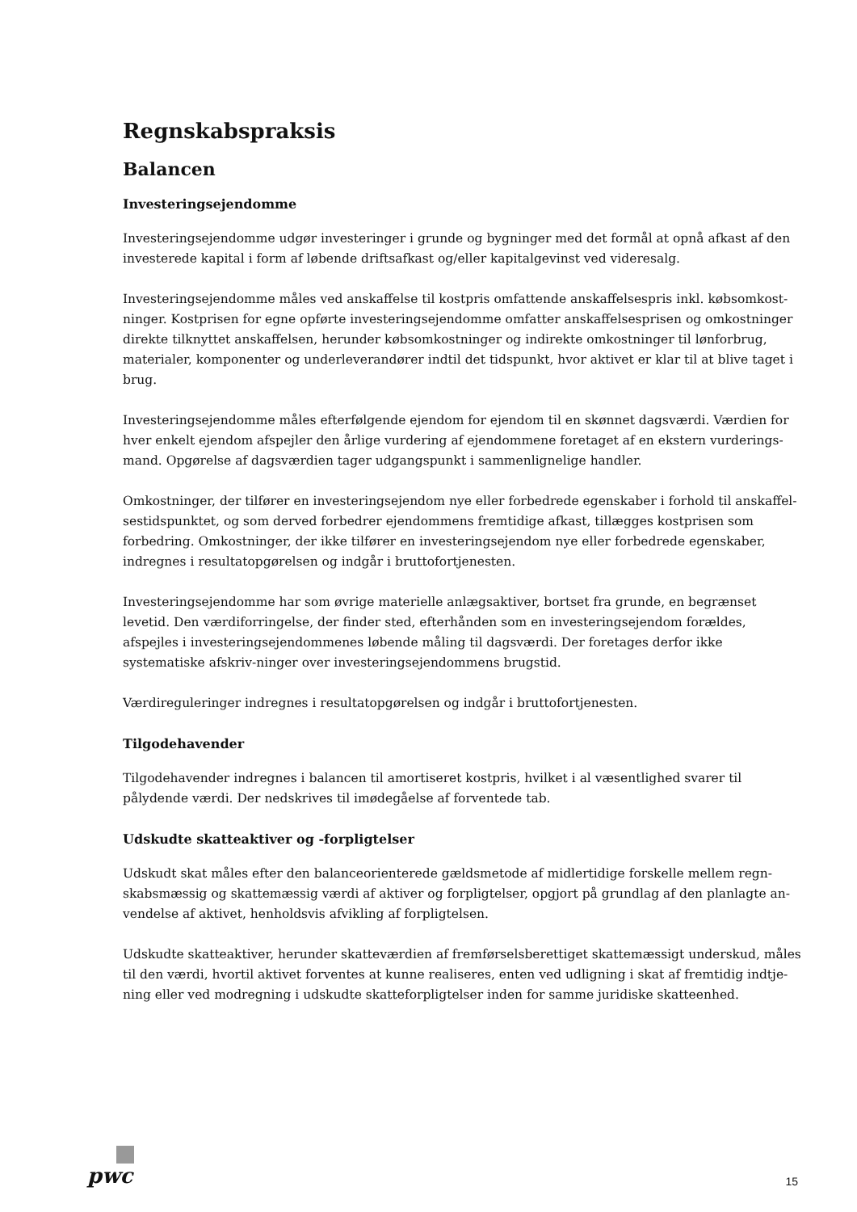Regnskabspraksis
Balancen
Investeringsejendomme
Investeringsejendomme udgør investeringer i grunde og bygninger med det formål at opnå afkast af den investerede kapital i form af løbende driftsafkast og/eller kapitalgevinst ved videresalg.
Investeringsejendomme måles ved anskaffelse til kostpris omfattende anskaffelsespris inkl. købsomkost-ninger. Kostprisen for egne opførte investeringsejendomme omfatter anskaffelsesprisen og omkostninger direkte tilknyttet anskaffelsen, herunder købsomkostninger og indirekte omkostninger til lønforbrug, materialer, komponenter og underleverandører indtil det tidspunkt, hvor aktivet er klar til at blive taget i brug.
Investeringsejendomme måles efterfølgende ejendom for ejendom til en skønnet dagsværdi. Værdien for hver enkelt ejendom afspejler den årlige vurdering af ejendommene foretaget af en ekstern vurderings-mand. Opgørelse af dagsværdien tager udgangspunkt i sammenlignelige handler.
Omkostninger, der tilfører en investeringsejendom nye eller forbedrede egenskaber i forhold til anskaffel-sestidspunktet, og som derved forbedrer ejendommens fremtidige afkast, tillægges kostprisen som forbedring. Omkostninger, der ikke tilfører en investeringsejendom nye eller forbedrede egenskaber, indregnes i resultatopgørelsen og indgår i bruttofortjenesten.
Investeringsejendomme har som øvrige materielle anlægsaktiver, bortset fra grunde, en begrænset levetid. Den værdiforringelse, der finder sted, efterhånden som en investeringsejendom forældes, afspejles i investeringsejendommenes løbende måling til dagsværdi. Der foretages derfor ikke systematiske afskriv-ninger over investeringsejendommens brugstid.
Værdireguleringer indregnes i resultatopgørelsen og indgår i bruttofortjenesten.
Tilgodehavender
Tilgodehavender indregnes i balancen til amortiseret kostpris, hvilket i al væsentlighed svarer til pålydende værdi. Der nedskrives til imødegåelse af forventede tab.
Udskudte skatteaktiver og -forpligtelser
Udskudt skat måles efter den balanceorienterede gældsmetode af midlertidige forskelle mellem regn-skabsmæssig og skattemæssig værdi af aktiver og forpligtelser, opgjort på grundlag af den planlagte an-vendelse af aktivet, henholdsvis afvikling af forpligtelsen.
Udskudte skatteaktiver, herunder skatteværdien af fremførselsberettiget skattemæssigt underskud, måles til den værdi, hvortil aktivet forventes at kunne realiseres, enten ved udligning i skat af fremtidig indtje-ning eller ved modregning i udskudte skatteforpligtelser inden for samme juridiske skatteenhed.
pwc
15